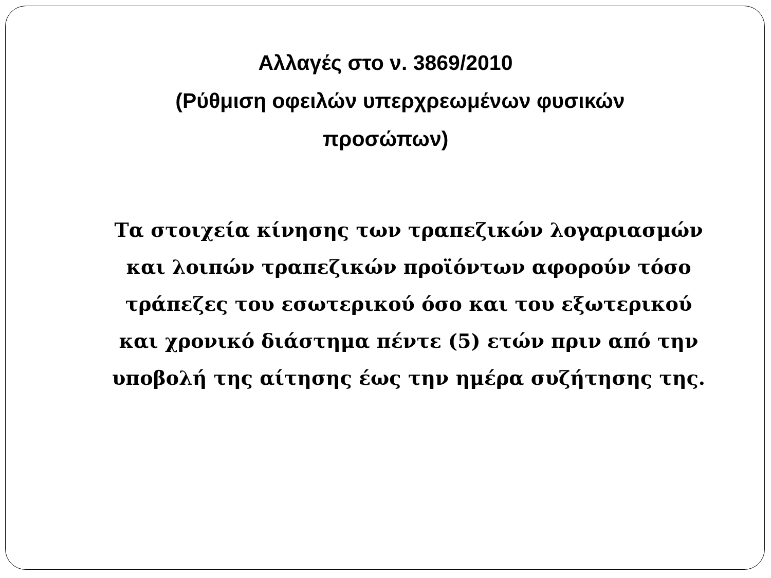Αλλαγές στο ν. 3869/2010
(Ρύθμιση οφειλών υπερχρεωμένων φυσικών
προσώπων)
Τα στοιχεία κίνησης των τραπεζικών λογαριασμών και λοιπών τραπεζικών προϊόντων αφορούν τόσο τράπεζες του εσωτερικού όσο και του εξωτερικού και χρονικό διάστημα πέντε (5) ετών πριν από την υποβολή της αίτησης έως την ημέρα συζήτησης της.